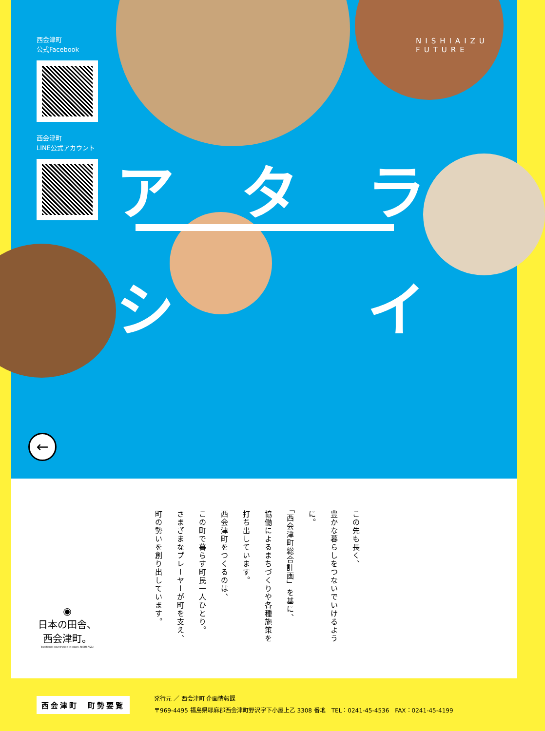西会津町
公式Facebook
西会津町
LINE公式アカウント
NISHIAIZU
FUTURE
ア タ ラ
シ イ
←
この先も長く、
豊かな暮らしをつないでいけるように。
「西会津町総合計画」を基に、
協働によるまちづくりや各種施策を
打ち出しています。
西会津町をつくるのは、
この町で暮らす町民一人ひとり。
さまざまなプレーヤーが町を支え、
町の勢いを創り出しています。
◉
日本の田舎、
西会津町。
Traditional countryside in Japan, NISHI-AIZU.
西会津町　町勢要覧
発行元 ／ 西会津町 企画情報課
〒969-4495 福島県耶麻郡西会津町野沢字下小屋上乙 3308 番地　TEL：0241-45-4536　FAX：0241-45-4199